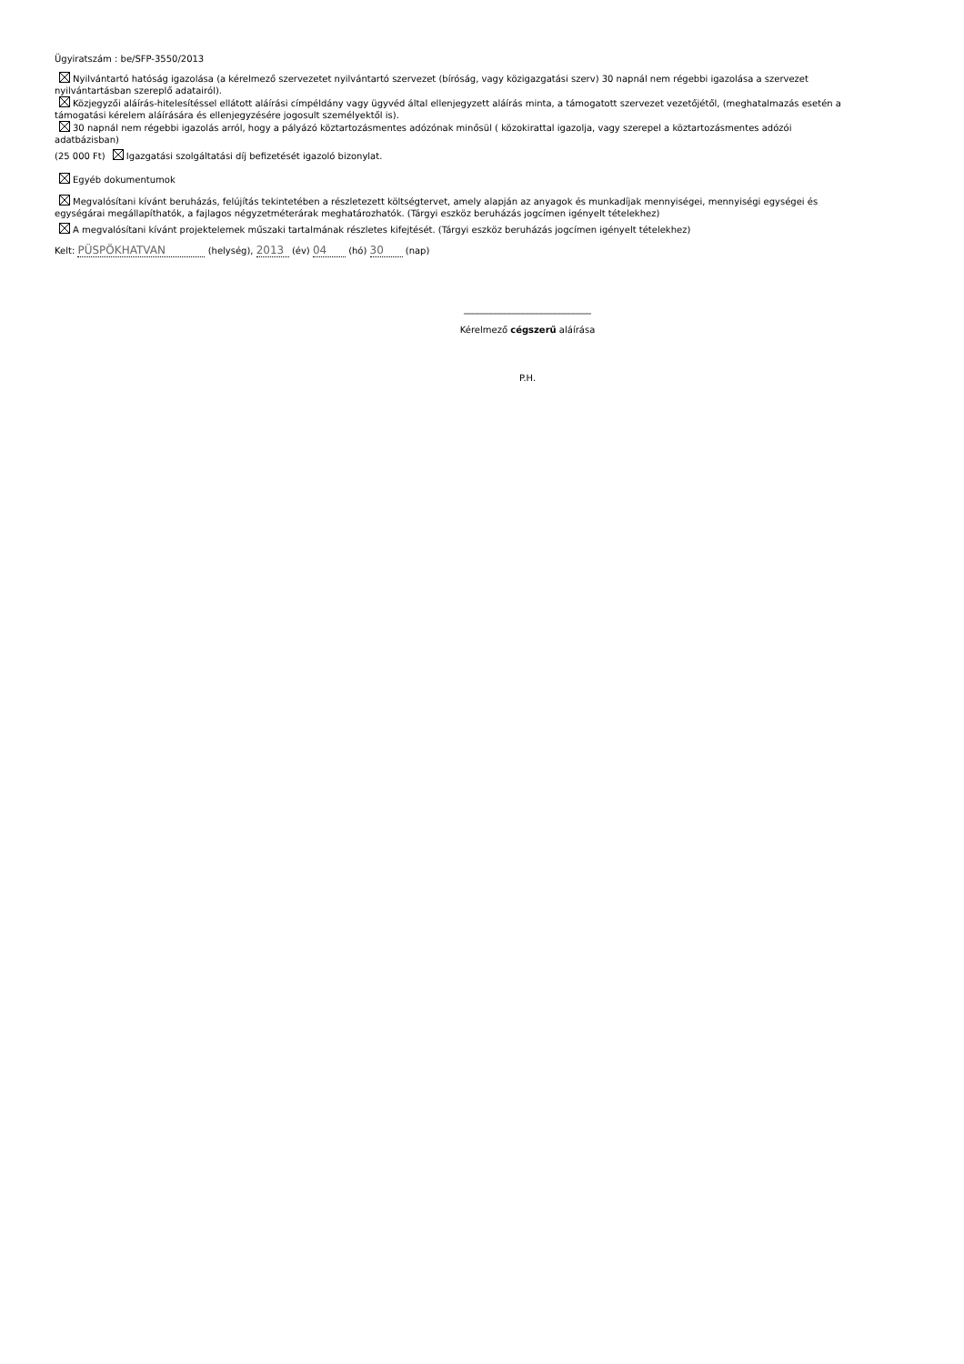Ügyiratszám : be/SFP-3550/2013
Nyilvántartó hatóság igazolása (a kérelmező szervezetet nyilvántartó szervezet (bíróság, vagy közigazgatási szerv) 30 napnál nem régebbi igazolása a szervezet nyilvántartásban szereplő adatairól).
Közjegyzői aláírás-hitelesítéssel ellátott aláírási címpéldány vagy ügyvéd által ellenjegyzett aláírás minta, a támogatott szervezet vezetőjétől, (meghatalmazás esetén a támogatási kérelem aláírására és ellenjegyzésére jogosult személyektől is).
30 napnál nem régebbi igazolás arról, hogy a pályázó köztartozásmentes adózónak minősül ( közokirattal igazolja, vagy szerepel a köztartozásmentes adózói adatbázisban)
(25 000 Ft) Igazgatási szolgáltatási díj befizetését igazoló bizonylat.
Egyéb dokumentumok
Megvalósítani kívánt beruházás, felújítás tekintetében a részletezett költségtervet, amely alapján az anyagok és munkadíjak mennyiségei, mennyiségi egységei és egységárai megállapíthatók, a fajlagos négyzetméterárak meghatározhatók. (Tárgyi eszköz beruházás jogcímen igényelt tételekhez)
A megvalósítani kívánt projektelemek műszaki tartalmának részletes kifejtését. (Tárgyi eszköz beruházás jogcímen igényelt tételekhez)
Kelt: PÜSPÖKHATVAN (helység), 2013 (év) 04 (hó) 30 (nap)
____________________________
Kérelmező cégszerű aláírása
P.H.